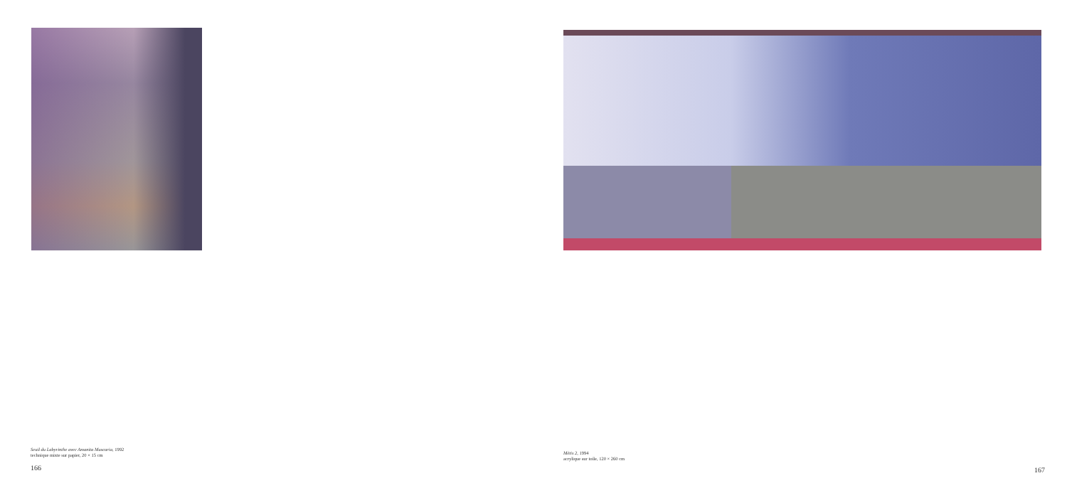Seuil du Labyrinthe avec Amanita Muscaria, 1992
technique mixte sur papier, 20 × 15 cm
166
Mètis 2, 1994
acrylique sur toile, 120 × 260 cm
167